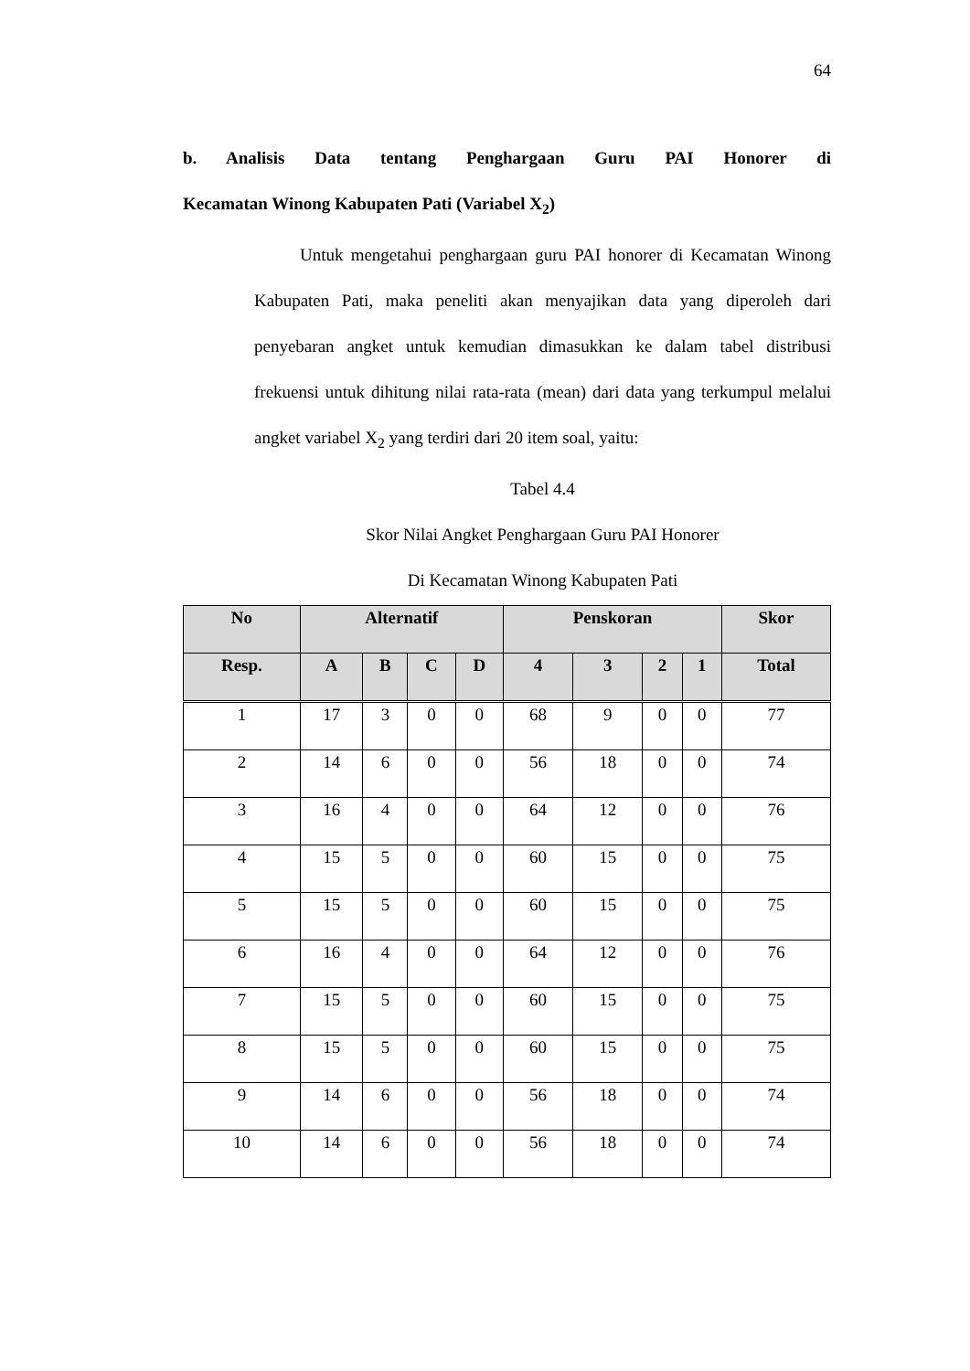64
b. Analisis Data tentang Penghargaan Guru PAI Honorer di
Kecamatan Winong Kabupaten Pati (Variabel X<sub>2</sub>)
Untuk mengetahui penghargaan guru PAI honorer di Kecamatan Winong Kabupaten Pati, maka peneliti akan menyajikan data yang diperoleh dari penyebaran angket untuk kemudian dimasukkan ke dalam tabel distribusi frekuensi untuk dihitung nilai rata-rata (mean) dari data yang terkumpul melalui angket variabel X<sub>2</sub> yang terdiri dari 20 item soal, yaitu:
Tabel 4.4
Skor Nilai Angket Penghargaan Guru PAI Honorer
Di Kecamatan Winong Kabupaten Pati
| No | Alternatif | | | | Penskoran | | | | Skor |
| --- | --- | --- | --- | --- | --- | --- | --- | --- | --- |
| Resp. | A | B | C | D | 4 | 3 | 2 | 1 | Total |
| 1 | 17 | 3 | 0 | 0 | 68 | 9 | 0 | 0 | 77 |
| 2 | 14 | 6 | 0 | 0 | 56 | 18 | 0 | 0 | 74 |
| 3 | 16 | 4 | 0 | 0 | 64 | 12 | 0 | 0 | 76 |
| 4 | 15 | 5 | 0 | 0 | 60 | 15 | 0 | 0 | 75 |
| 5 | 15 | 5 | 0 | 0 | 60 | 15 | 0 | 0 | 75 |
| 6 | 16 | 4 | 0 | 0 | 64 | 12 | 0 | 0 | 76 |
| 7 | 15 | 5 | 0 | 0 | 60 | 15 | 0 | 0 | 75 |
| 8 | 15 | 5 | 0 | 0 | 60 | 15 | 0 | 0 | 75 |
| 9 | 14 | 6 | 0 | 0 | 56 | 18 | 0 | 0 | 74 |
| 10 | 14 | 6 | 0 | 0 | 56 | 18 | 0 | 0 | 74 |